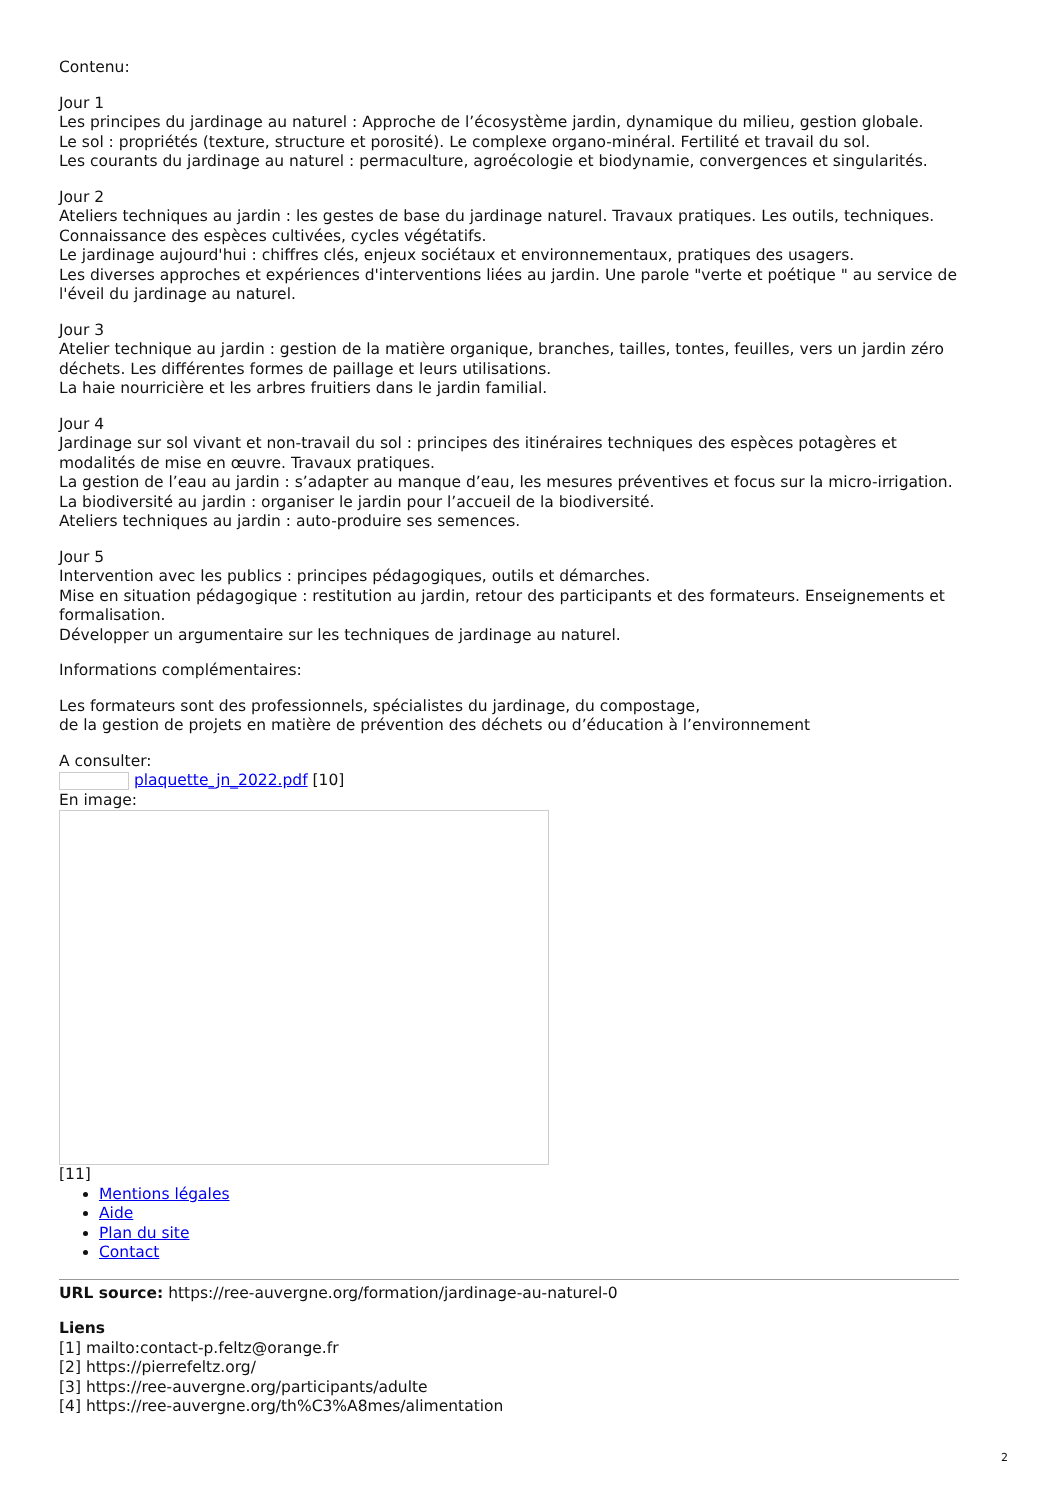Contenu:
Jour 1
Les principes du jardinage au naturel : Approche de l’écosystème jardin, dynamique du milieu, gestion globale.
Le sol : propriétés (texture, structure et porosité). Le complexe organo-minéral. Fertilité et travail du sol.
Les courants du jardinage au naturel : permaculture, agroécologie et biodynamie, convergences et singularités.
Jour 2
Ateliers techniques au jardin : les gestes de base du jardinage naturel. Travaux pratiques. Les outils, techniques. Connaissance des espèces cultivées, cycles végétatifs.
Le jardinage aujourd'hui : chiffres clés, enjeux sociétaux et environnementaux, pratiques des usagers.
Les diverses approches et expériences d'interventions liées au jardin. Une parole "verte et poétique " au service de l'éveil du jardinage au naturel.
Jour 3
Atelier technique au jardin : gestion de la matière organique, branches, tailles, tontes, feuilles, vers un jardin zéro déchets. Les différentes formes de paillage et leurs utilisations.
La haie nourricière et les arbres fruitiers dans le jardin familial.
Jour 4
Jardinage sur sol vivant et non-travail du sol : principes des itinéraires techniques des espèces potagères et modalités de mise en œuvre. Travaux pratiques.
La gestion de l’eau au jardin : s’adapter au manque d’eau, les mesures préventives et focus sur la micro-irrigation.
La biodiversité au jardin : organiser le jardin pour l’accueil de la biodiversité.
Ateliers techniques au jardin : auto-produire ses semences.
Jour 5
Intervention avec les publics : principes pédagogiques, outils et démarches.
Mise en situation pédagogique : restitution au jardin, retour des participants et des formateurs. Enseignements et formalisation.
Développer un argumentaire sur les techniques de jardinage au naturel.
Informations complémentaires:
Les formateurs sont des professionnels, spécialistes du jardinage, du compostage,
de la gestion de projets en matière de prévention des déchets ou d’éducation à l’environnement
A consulter:
plaquette_jn_2022.pdf [10]
En image:
[11]
Mentions légales
Aide
Plan du site
Contact
URL source: https://ree-auvergne.org/formation/jardinage-au-naturel-0
Liens
[1] mailto:contact-p.feltz@orange.fr
[2] https://pierrefeltz.org/
[3] https://ree-auvergne.org/participants/adulte
[4] https://ree-auvergne.org/th%C3%A8mes/alimentation
2